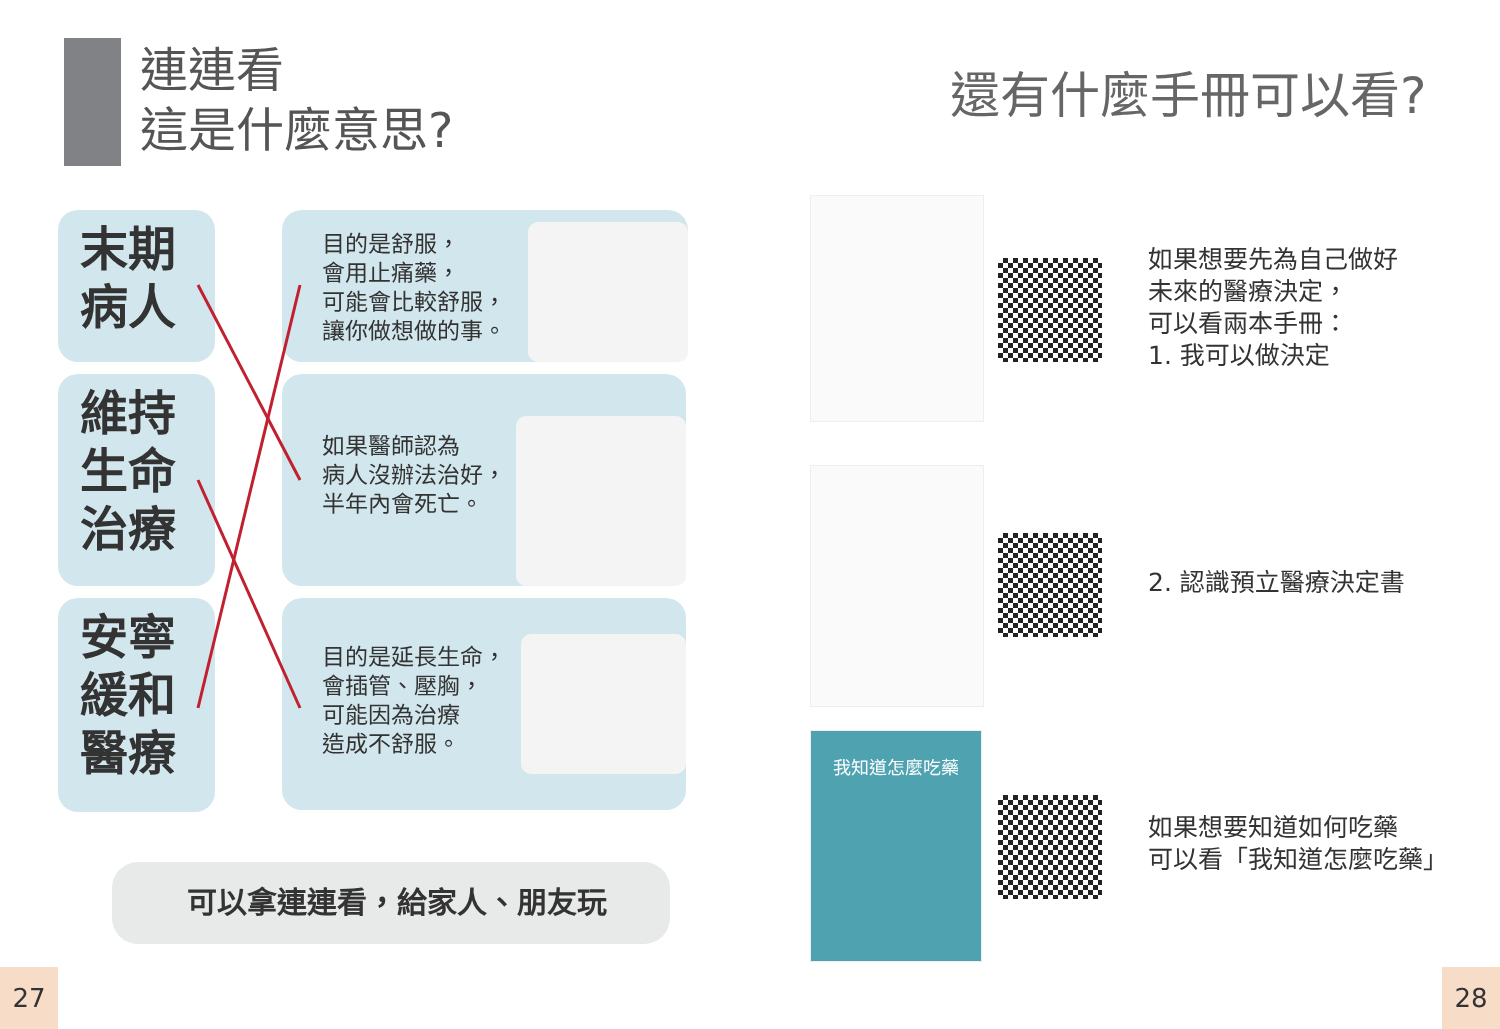連連看
這是什麼意思?
末期
病人
維持
生命
治療
安寧
緩和
醫療
目的是舒服，
會用止痛藥，
可能會比較舒服，
讓你做想做的事。
如果醫師認為
病人沒辦法治好，
半年內會死亡。
目的是延長生命，
會插管、壓胸，
可能因為治療
造成不舒服。
可以拿連連看，給家人、朋友玩
27
還有什麼手冊可以看?
如果想要先為自己做好
未來的醫療決定，
可以看兩本手冊：
1. 我可以做決定
2. 認識預立醫療決定書
我知道怎麼吃藥
如果想要知道如何吃藥
可以看「我知道怎麼吃藥」
28